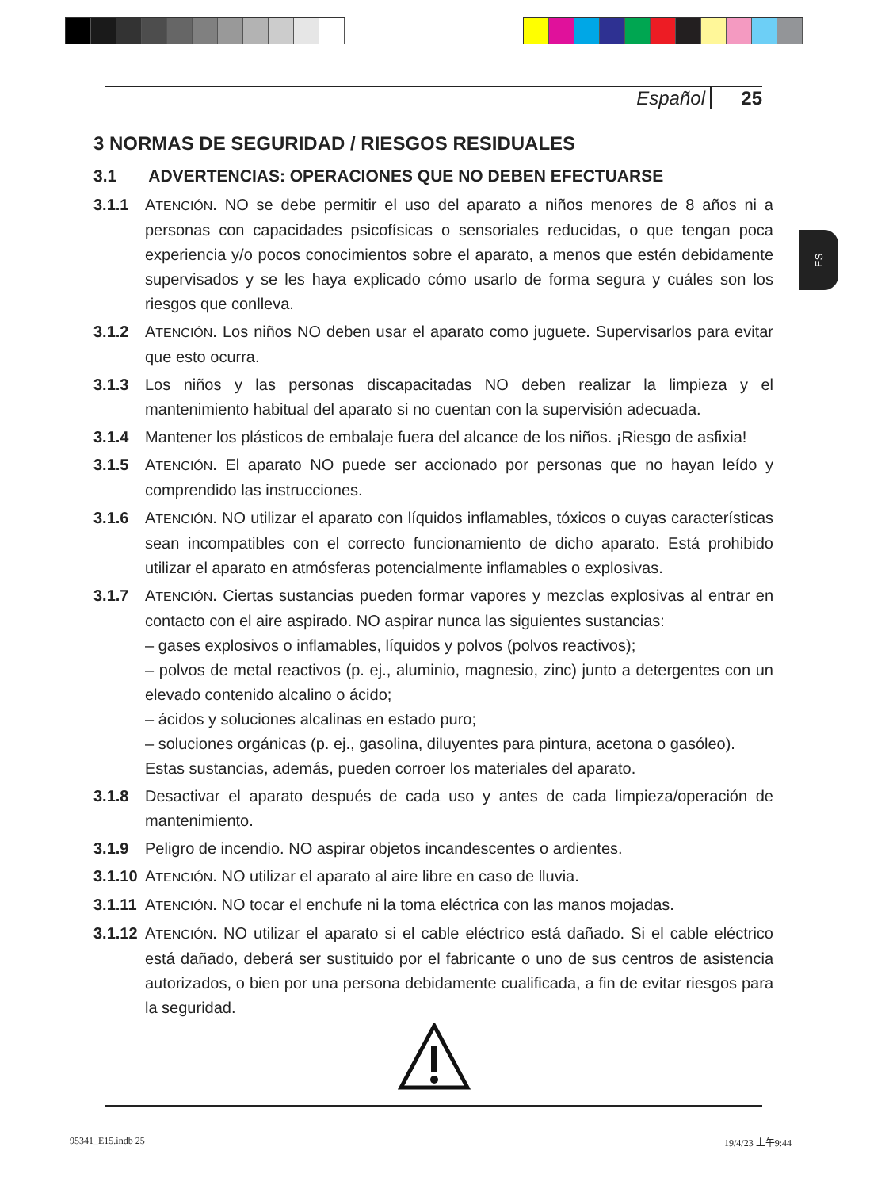Español 25
ES
3 NORMAS DE SEGURIDAD / RIESGOS RESIDUALES
3.1 ADVERTENCIAS: OPERACIONES QUE NO DEBEN EFECTUARSE
3.1.1 ATENCIÓN. NO se debe permitir el uso del aparato a niños menores de 8 años ni a personas con capacidades psicofísicas o sensoriales reducidas, o que tengan poca experiencia y/o pocos conocimientos sobre el aparato, a menos que estén debidamente supervisados y se les haya explicado cómo usarlo de forma segura y cuáles son los riesgos que conlleva.
3.1.2 ATENCIÓN. Los niños NO deben usar el aparato como juguete. Supervisarlos para evitar que esto ocurra.
3.1.3 Los niños y las personas discapacitadas NO deben realizar la limpieza y el mantenimiento habitual del aparato si no cuentan con la supervisión adecuada.
3.1.4 Mantener los plásticos de embalaje fuera del alcance de los niños. ¡Riesgo de asfixia!
3.1.5 ATENCIÓN. El aparato NO puede ser accionado por personas que no hayan leído y comprendido las instrucciones.
3.1.6 ATENCIÓN. NO utilizar el aparato con líquidos inflamables, tóxicos o cuyas características sean incompatibles con el correcto funcionamiento de dicho aparato. Está prohibido utilizar el aparato en atmósferas potencialmente inflamables o explosivas.
3.1.7 ATENCIÓN. Ciertas sustancias pueden formar vapores y mezclas explosivas al entrar en contacto con el aire aspirado. NO aspirar nunca las siguientes sustancias:
– gases explosivos o inflamables, líquidos y polvos (polvos reactivos);
– polvos de metal reactivos (p. ej., aluminio, magnesio, zinc) junto a detergentes con un elevado contenido alcalino o ácido;
– ácidos y soluciones alcalinas en estado puro;
– soluciones orgánicas (p. ej., gasolina, diluyentes para pintura, acetona o gasóleo).
Estas sustancias, además, pueden corroer los materiales del aparato.
3.1.8 Desactivar el aparato después de cada uso y antes de cada limpieza/operación de mantenimiento.
3.1.9 Peligro de incendio. NO aspirar objetos incandescentes o ardientes.
3.1.10 ATENCIÓN. NO utilizar el aparato al aire libre en caso de lluvia.
3.1.11 ATENCIÓN. NO tocar el enchufe ni la toma eléctrica con las manos mojadas.
3.1.12 ATENCIÓN. NO utilizar el aparato si el cable eléctrico está dañado. Si el cable eléctrico está dañado, deberá ser sustituido por el fabricante o uno de sus centros de asistencia autorizados, o bien por una persona debidamente cualificada, a fin de evitar riesgos para la seguridad.
95341_E15.indb 25 19/4/23 上午9:44